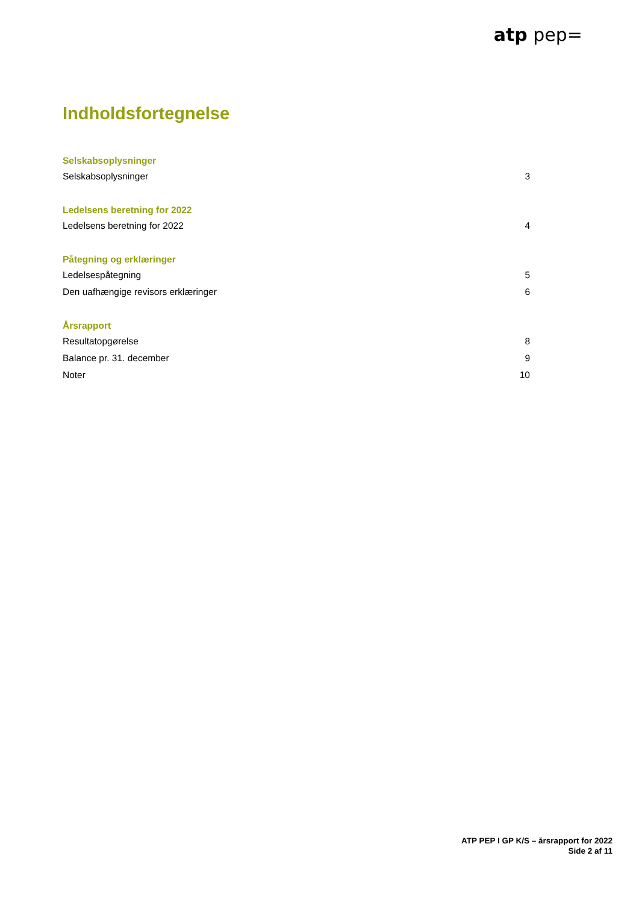atp pep=
Indholdsfortegnelse
Selskabsoplysninger
Selskabsoplysninger 3
Ledelsens beretning for 2022
Ledelsens beretning for 2022 4
Påtegning og erklæringer
Ledelsespåtegning 5
Den uafhængige revisors erklæringer 6
Årsrapport
Resultatopgørelse 8
Balance pr. 31. december 9
Noter 10
ATP PEP I GP K/S – årsrapport for 2022
Side 2 af 11